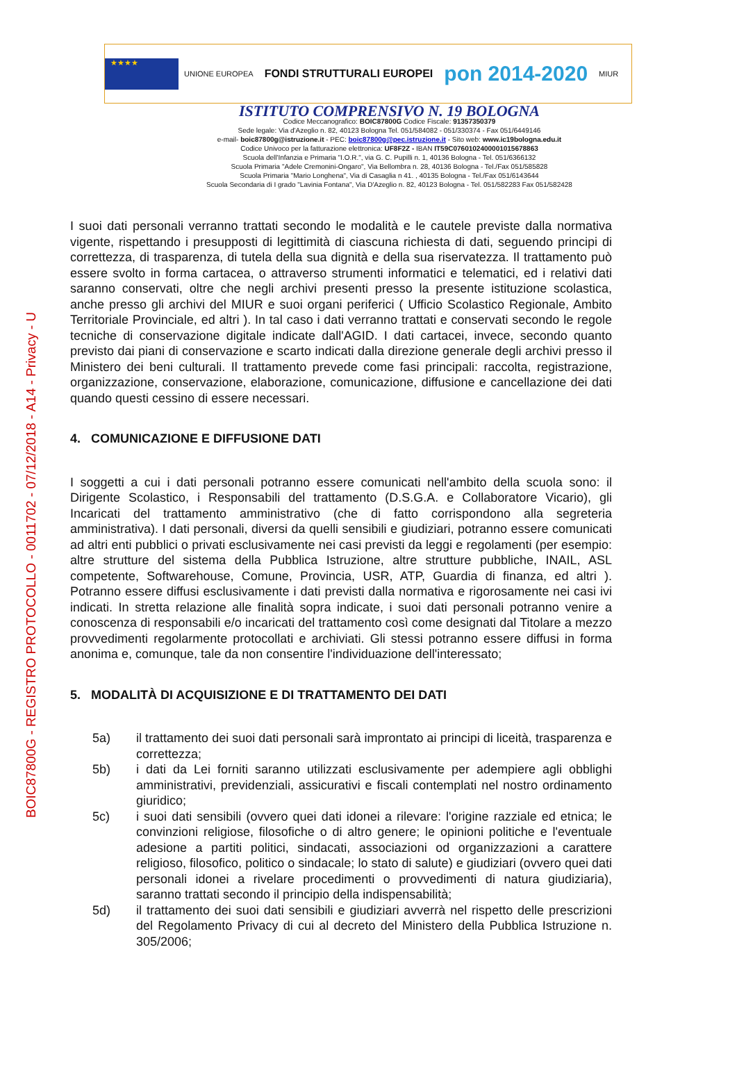BOIC87800G - REGISTRO PROTOCOLLO - 0011702 - 07/12/2018 - A14 - Privacy - U
★★★★
UNIONE EUROPEA
FONDI STRUTTURALI EUROPEI
pon 2014-2020
MIUR
ISTITUTO COMPRENSIVO N. 19 BOLOGNA
Codice Meccanografico: BOIC87800G Codice Fiscale: 91357350379
Sede legale: Via d'Azeglio n. 82, 40123 Bologna Tel. 051/584082 - 051/330374 - Fax 051/6449146
e-mail- boic87800g@istruzione.it - PEC: boic87800g@pec.istruzione.it - Sito web: www.ic19bologna.edu.it
Codice Univoco per la fatturazione elettronica: UF8F2Z - IBAN IT59C0760102400001015678863
Scuola dell'Infanzia e Primaria "I.O.R.", via G. C. Pupilli n. 1, 40136 Bologna - Tel. 051/6366132
Scuola Primaria "Adele Cremonini-Ongaro", Via Bellombra n. 28, 40136 Bologna - Tel./Fax 051/585828
Scuola Primaria "Mario Longhena", Via di Casaglia n 41. , 40135 Bologna - Tel./Fax 051/6143644
Scuola Secondaria di I grado "Lavinia Fontana", Via D'Azeglio n. 82, 40123 Bologna - Tel. 051/582283 Fax 051/582428
I suoi dati personali verranno trattati secondo le modalità e le cautele previste dalla normativa vigente, rispettando i presupposti di legittimità di ciascuna richiesta di dati, seguendo principi di correttezza, di trasparenza, di tutela della sua dignità e della sua riservatezza. Il trattamento può essere svolto in forma cartacea, o attraverso strumenti informatici e telematici, ed i relativi dati saranno conservati, oltre che negli archivi presenti presso la presente istituzione scolastica, anche presso gli archivi del MIUR e suoi organi periferici ( Ufficio Scolastico Regionale, Ambito Territoriale Provinciale, ed altri ). In tal caso i dati verranno trattati e conservati secondo le regole tecniche di conservazione digitale indicate dall'AGID. I dati cartacei, invece, secondo quanto previsto dai piani di conservazione e scarto indicati dalla direzione generale degli archivi presso il Ministero dei beni culturali. Il trattamento prevede come fasi principali: raccolta, registrazione, organizzazione, conservazione, elaborazione, comunicazione, diffusione e cancellazione dei dati quando questi cessino di essere necessari.
4. COMUNICAZIONE E DIFFUSIONE DATI
I soggetti a cui i dati personali potranno essere comunicati nell'ambito della scuola sono: il Dirigente Scolastico, i Responsabili del trattamento (D.S.G.A. e Collaboratore Vicario), gli Incaricati del trattamento amministrativo (che di fatto corrispondono alla segreteria amministrativa). I dati personali, diversi da quelli sensibili e giudiziari, potranno essere comunicati ad altri enti pubblici o privati esclusivamente nei casi previsti da leggi e regolamenti (per esempio: altre strutture del sistema della Pubblica Istruzione, altre strutture pubbliche, INAIL, ASL competente, Softwarehouse, Comune, Provincia, USR, ATP, Guardia di finanza, ed altri ). Potranno essere diffusi esclusivamente i dati previsti dalla normativa e rigorosamente nei casi ivi indicati. In stretta relazione alle finalità sopra indicate, i suoi dati personali potranno venire a conoscenza di responsabili e/o incaricati del trattamento così come designati dal Titolare a mezzo provvedimenti regolarmente protocollati e archiviati. Gli stessi potranno essere diffusi in forma anonima e, comunque, tale da non consentire l'individuazione dell'interessato;
5. MODALITÀ DI ACQUISIZIONE E DI TRATTAMENTO DEI DATI
5a) il trattamento dei suoi dati personali sarà improntato ai principi di liceità, trasparenza e correttezza;
5b) i dati da Lei forniti saranno utilizzati esclusivamente per adempiere agli obblighi amministrativi, previdenziali, assicurativi e fiscali contemplati nel nostro ordinamento giuridico;
5c) i suoi dati sensibili (ovvero quei dati idonei a rilevare: l'origine razziale ed etnica; le convinzioni religiose, filosofiche o di altro genere; le opinioni politiche e l'eventuale adesione a partiti politici, sindacati, associazioni od organizzazioni a carattere religioso, filosofico, politico o sindacale; lo stato di salute) e giudiziari (ovvero quei dati personali idonei a rivelare procedimenti o provvedimenti di natura giudiziaria), saranno trattati secondo il principio della indispensabilità;
5d) il trattamento dei suoi dati sensibili e giudiziari avverrà nel rispetto delle prescrizioni del Regolamento Privacy di cui al decreto del Ministero della Pubblica Istruzione n. 305/2006;